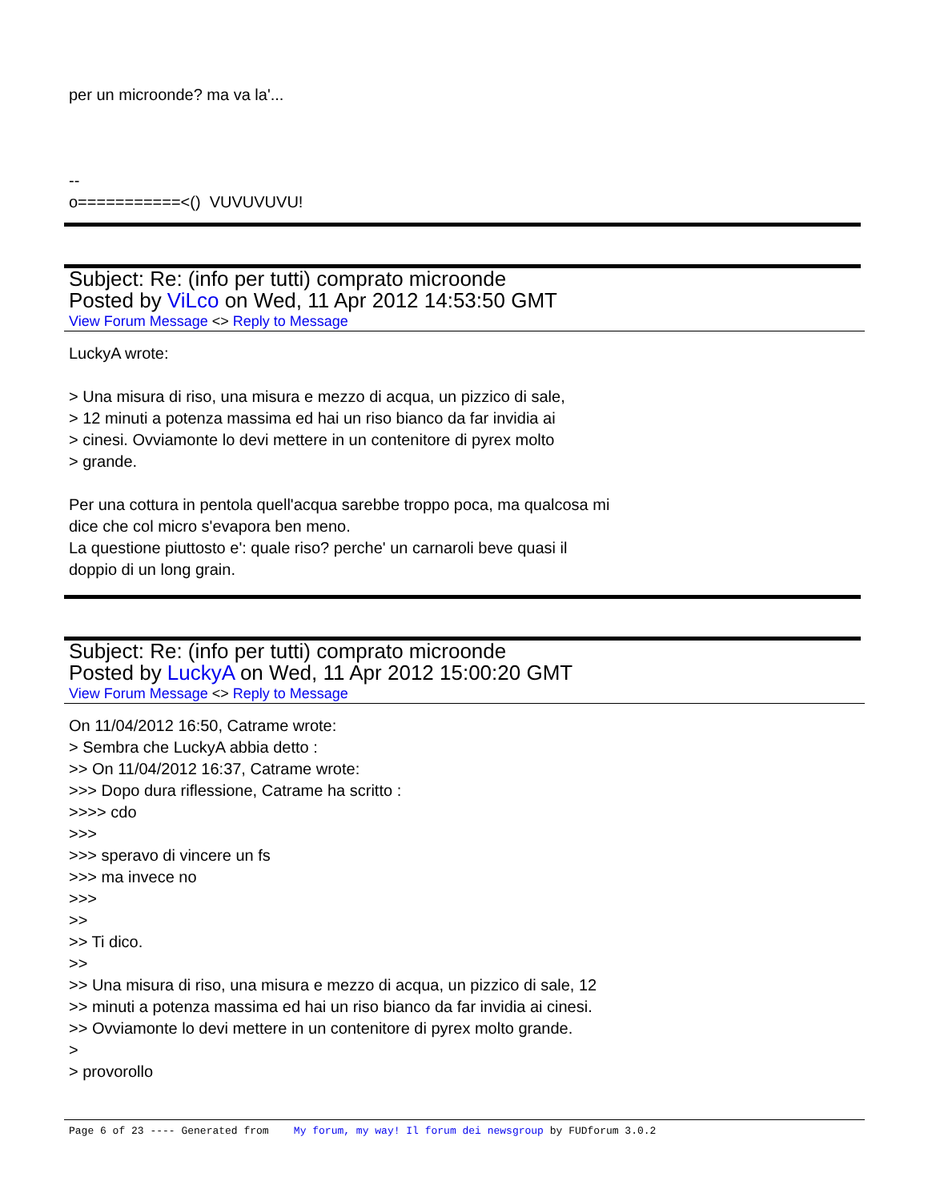per un microonde? ma va la'...
--
o===========<() VUVUVUVU!
Subject: Re: (info per tutti) comprato microonde
Posted by ViLco on Wed, 11 Apr 2012 14:53:50 GMT
View Forum Message <> Reply to Message
LuckyA wrote:
> Una misura di riso, una misura e mezzo di acqua, un pizzico di sale,
> 12 minuti a potenza massima ed hai un riso bianco da far invidia ai
> cinesi. Ovviamonte lo devi mettere in un contenitore di pyrex molto
> grande.
Per una cottura in pentola quell'acqua sarebbe troppo poca, ma qualcosa mi
dice che col micro s'evapora ben meno.
La questione piuttosto e': quale riso? perche' un carnaroli beve quasi il
doppio di un long grain.
Subject: Re: (info per tutti) comprato microonde
Posted by LuckyA on Wed, 11 Apr 2012 15:00:20 GMT
View Forum Message <> Reply to Message
On 11/04/2012 16:50, Catrame wrote:
> Sembra che LuckyA abbia detto :
>> On 11/04/2012 16:37, Catrame wrote:
>>> Dopo dura riflessione, Catrame ha scritto :
>>>> cdo
>>>
>>> speravo di vincere un fs
>>> ma invece no
>>>
>>
>> Ti dico.
>>
>> Una misura di riso, una misura e mezzo di acqua, un pizzico di sale, 12
>> minuti a potenza massima ed hai un riso bianco da far invidia ai cinesi.
>> Ovviamonte lo devi mettere in un contenitore di pyrex molto grande.
>
> provorollo
Page 6 of 23 ---- Generated from My forum, my way! Il forum dei newsgroup by FUDforum 3.0.2